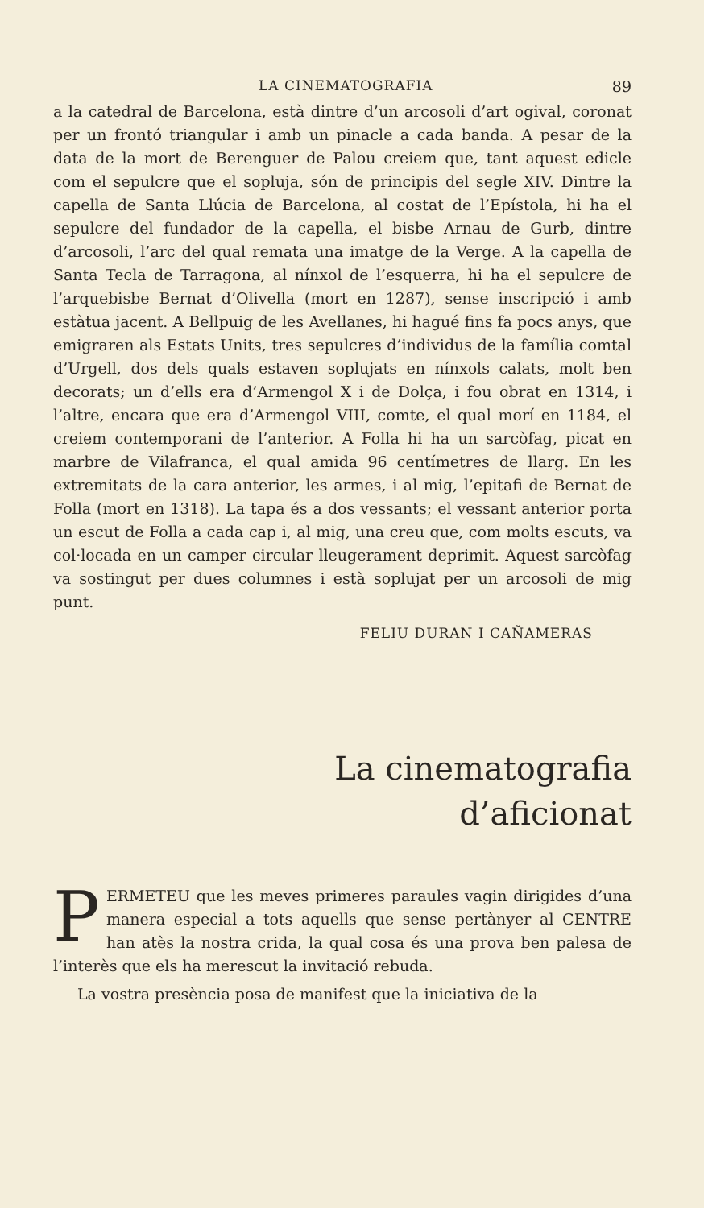LA CINEMATOGRAFIA 89
a la catedral de Barcelona, està dintre d’un arcosoli d’art ogival, coronat per un frontó triangular i amb un pinacle a cada banda. A pesar de la data de la mort de Berenguer de Palou creiem que, tant aquest edicle com el sepulcre que el sopluja, són de principis del segle XIV. Dintre la capella de Santa Llúcia de Barcelona, al costat de l’Epístola, hi ha el sepulcre del fundador de la capella, el bisbe Arnau de Gurb, dintre d’arcosoli, l’arc del qual remata una imatge de la Verge. A la capella de Santa Tecla de Tarragona, al nínxol de l’esquerra, hi ha el sepulcre de l’arquebisbe Bernat d’Olivella (mort en 1287), sense inscripció i amb estàtua jacent. A Bellpuig de les Avellanes, hi hagué fins fa pocs anys, que emigraren als Estats Units, tres sepulcres d’individus de la família comtal d’Urgell, dos dels quals estaven soplujats en nínxols calats, molt ben decorats; un d’ells era d’Armengol X i de Dolça, i fou obrat en 1314, i l’altre, encara que era d’Armengol VIII, comte, el qual morí en 1184, el creiem contemporani de l’anterior. A Folla hi ha un sarcòfag, picat en marbre de Vilafranca, el qual amida 96 centímetres de llarg. En les extremitats de la cara anterior, les armes, i al mig, l’epitafi de Bernat de Folla (mort en 1318). La tapa és a dos vessants; el vessant anterior porta un escut de Folla a cada cap i, al mig, una creu que, com molts escuts, va col·locada en un camper circular lleugerament deprimit. Aquest sarcòfag va sostingut per dues columnes i està soplujat per un arcosoli de mig punt.
FELIU DURAN I CAÑAMERAS
La cinematografia
d’aficionat
PERMETEU que les meves primeres paraules vagin dirigides d’una manera especial a tots aquells que sense pertànyer al CENTRE han atès la nostra crida, la qual cosa és una prova ben palesa de l’interès que els ha merescut la invitació rebuda.
La vostra presència posa de manifest que la iniciativa de la